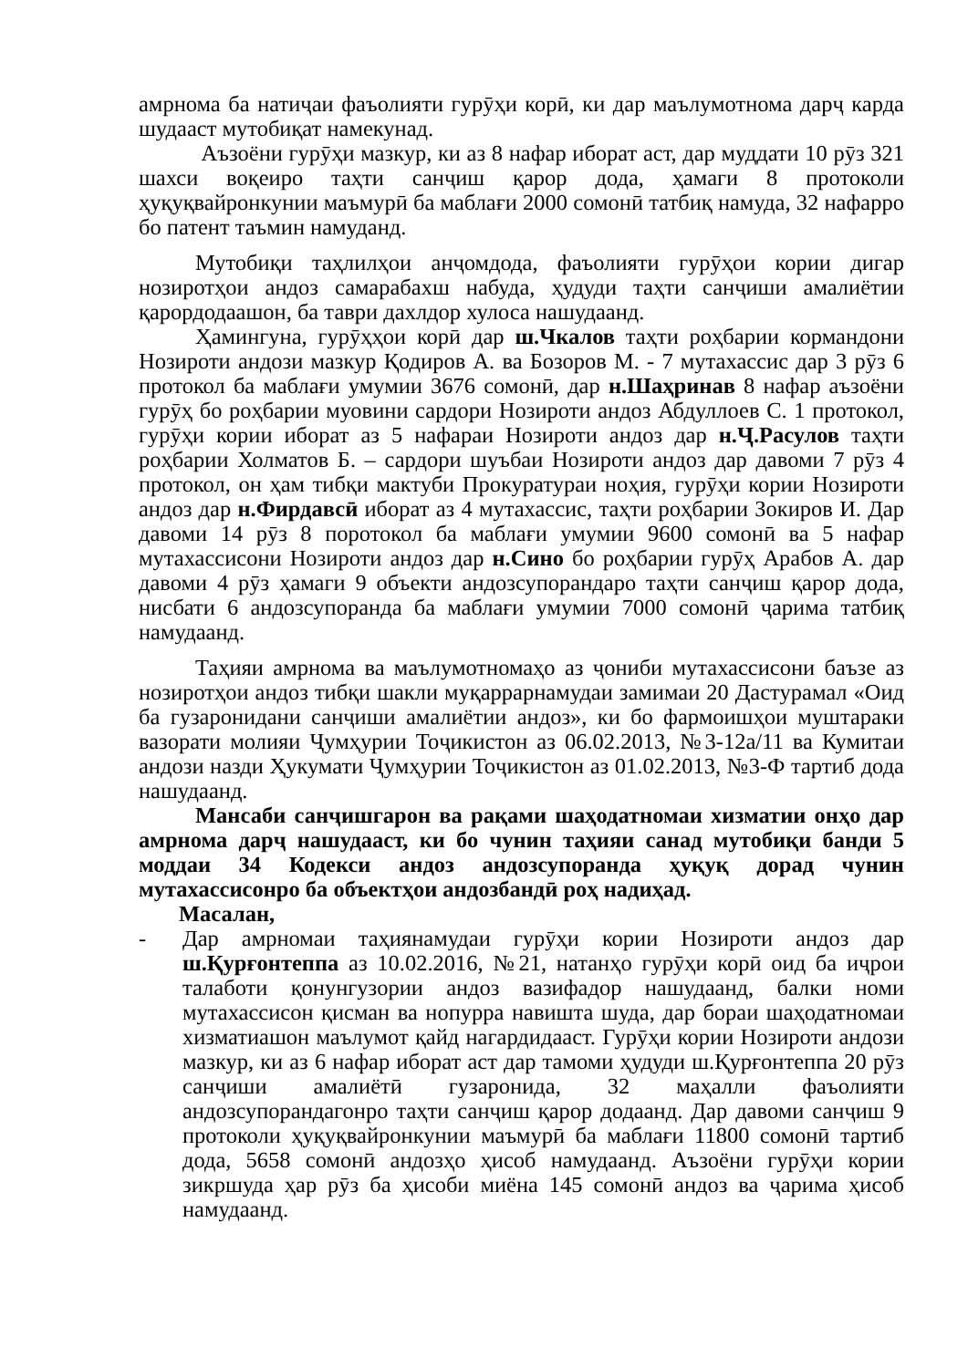амрнома ба натиҷаи фаъолияти гурӯҳи корӣ, ки дар маълумотнома дарҷ карда шудааст мутобиқат намекунад.
Аъзоёни гурӯҳи мазкур, ки аз 8 нафар иборат аст, дар муддати 10 рӯз 321 шахси воқеиро таҳти санҷиш қарор дода, ҳамаги 8 протоколи ҳуқуқвайронкунии маъмурӣ ба маблағи 2000 сомонӣ татбиқ намуда, 32 нафарро бо патент таъмин намуданд.
Мутобиқи таҳлилҳои анҷомдода, фаъолияти гурӯҳои кории дигар нозиротҳои андоз самарабахш набуда, ҳудуди таҳти санҷиши амалиётии қарордодаашон, ба таври дахлдор хулоса нашудаанд.
Ҳамингуна, гурӯҳҳои корӣ дар ш.Чкалов таҳти роҳбарии кормандони Нозироти андози мазкур Қодиров А. ва Бозоров М. - 7 мутахассис дар 3 рӯз 6 протокол ба маблағи умумии 3676 сомонӣ, дар н.Шаҳринав 8 нафар аъзоёни гурӯҳ бо роҳбарии муовини сардори Нозироти андоз Абдуллоев С. 1 протокол, гурӯҳи кории иборат аз 5 нафараи Нозироти андоз дар н.Ҷ.Расулов таҳти роҳбарии Холматов Б. – сардори шуъбаи Нозироти андоз дар давоми 7 рӯз 4 протокол, он ҳам тибқи мактуби Прокуратураи ноҳия, гурӯҳи кории Нозироти андоз дар н.Фирдавсӣ иборат аз 4 мутахассис, таҳти роҳбарии Зокиров И. Дар давоми 14 рӯз 8 поротокол ба маблағи умумии 9600 сомонӣ ва 5 нафар мутахассисони Нозироти андоз дар н.Сино бо роҳбарии гурӯҳ Арабов А. дар давоми 4 рӯз ҳамаги 9 объекти андозсупорандаро таҳти санҷиш қарор дода, нисбати 6 андозсупоранда ба маблағи умумии 7000 сомонӣ ҷарима татбиқ намудаанд.
Таҳияи амрнома ва маълумотномаҳо аз ҷониби мутахассисони баъзе аз нозиротҳои андоз тибқи шакли муқаррарнамудаи замимаи 20 Дастурамал «Оид ба гузаронидани санҷиши амалиётии андоз», ки бо фармоишҳои муштараки вазорати молияи Ҷумҳурии Тоҷикистон аз 06.02.2013, №3-12а/11 ва Кумитаи андози назди Ҳукумати Ҷумҳурии Тоҷикистон аз 01.02.2013, №3-Ф тартиб дода нашудаанд.
Мансаби санҷишгарон ва рақами шаҳодатномаи хизматии онҳо дар амрнома дарҷ нашудааст, ки бо чунин таҳияи санад мутобиқи банди 5 моддаи 34 Кодекси андоз андозсупоранда ҳуқуқ дорад чунин мутахассисонро ба объектҳои андозбандӣ роҳ надиҳад.
Масалан,
- Дар амрномаи таҳиянамудаи гурӯҳи кории Нозироти андоз дар ш.Қурғонтеппа аз 10.02.2016, №21, натанҳо гурӯҳи корӣ оид ба иҷрои талаботи қонунгузории андоз вазифадор нашудаанд, балки номи мутахассисон қисман ва нопурра навишта шуда, дар бораи шаҳодатномаи хизматиашон маълумот қайд нагардидааст. Гурӯҳи кории Нозироти андози мазкур, ки аз 6 нафар иборат аст дар тамоми ҳудуди ш.Қурғонтеппа 20 рӯз санҷиши амалиётӣ гузаронида, 32 маҳалли фаъолияти андозсупорандагонро таҳти санҷиш қарор додаанд. Дар давоми санҷиш 9 протоколи ҳуқуқвайронкунии маъмурӣ ба маблағи 11800 сомонӣ тартиб дода, 5658 сомонӣ андозҳо ҳисоб намудаанд. Аъзоёни гурӯҳи кории зикршуда ҳар рӯз ба ҳисоби миёна 145 сомонӣ андоз ва ҷарима ҳисоб намудаанд.